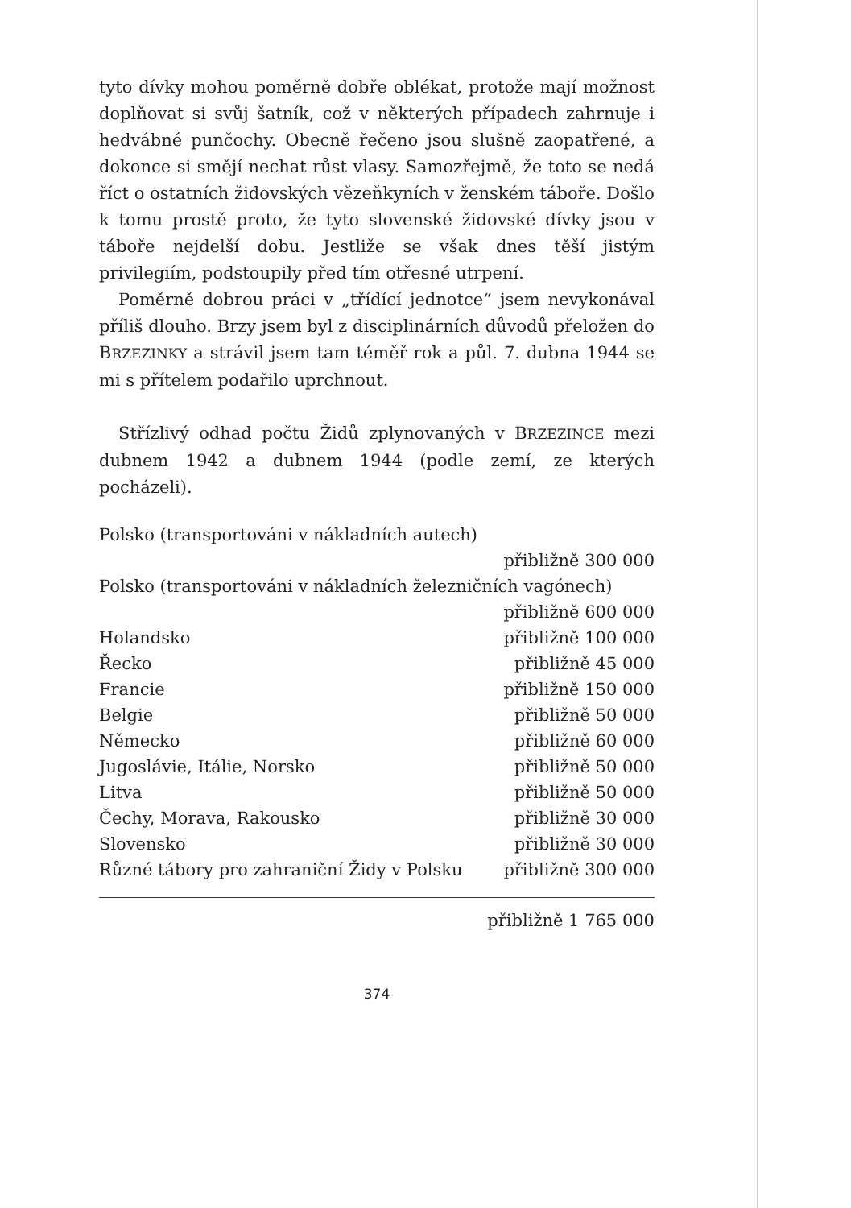tyto dívky mohou poměrně dobře oblékat, protože mají možnost doplňovat si svůj šatník, což v některých případech zahrnuje i hedvábné punčochy. Obecně řečeno jsou slušně zaopatřené, a dokonce si smějí nechat růst vlasy. Samozřejmě, že toto se nedá říct o ostatních židovských vězeňkyních v ženském táboře. Došlo k tomu prostě proto, že tyto slovenské židovské dívky jsou v táboře nejdelší dobu. Jestliže se však dnes těší jistým privilegiím, podstoupily před tím otřesné utrpení.
Poměrně dobrou práci v „třídící jednotce“ jsem nevykonával příliš dlouho. Brzy jsem byl z disciplinárních důvodů přeložen do BRZEZINKY a strávil jsem tam téměř rok a půl. 7. dubna 1944 se mi s přítelem podařilo uprchnout.
Střízlivý odhad počtu Židů zplynovaných v BRZEZINCE mezi dubnem 1942 a dubnem 1944 (podle zemí, ze kterých pocházeli).
| Polsko (transportováni v nákladních autech) | |
| | přibližně 300 000 |
| Polsko (transportováni v nákladních železničních vagónech) | |
| | přibližně 600 000 |
| Holandsko | přibližně 100 000 |
| Řecko | přibližně 45 000 |
| Francie | přibližně 150 000 |
| Belgie | přibližně 50 000 |
| Německo | přibližně 60 000 |
| Jugoslávie, Itálie, Norsko | přibližně 50 000 |
| Litva | přibližně 50 000 |
| Čechy, Morava, Rakousko | přibližně 30 000 |
| Slovensko | přibližně 30 000 |
| Různé tábory pro zahraniční Židy v Polsku | přibližně 300 000 |
přibližně 1 765 000
374